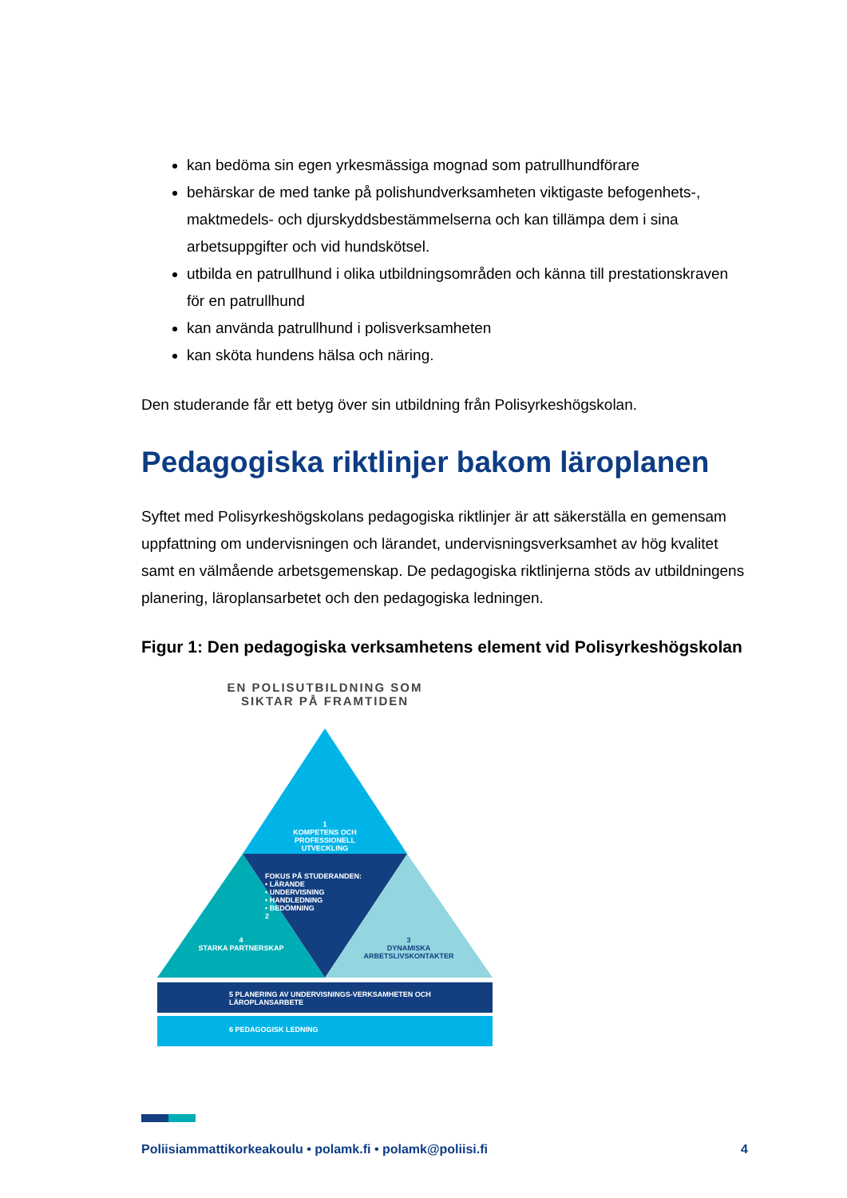kan bedöma sin egen yrkesmässiga mognad som patrullhundförare
behärskar de med tanke på polishundverksamheten viktigaste befogenhets-, maktmedels- och djurskyddsbestämmelserna och kan tillämpa dem i sina arbetsuppgifter och vid hundskötsel.
utbilda en patrullhund i olika utbildningsområden och känna till prestationskraven för en patrullhund
kan använda patrullhund i polisverksamheten
kan sköta hundens hälsa och näring.
Den studerande får ett betyg över sin utbildning från Polisyrkeshögskolan.
Pedagogiska riktlinjer bakom läroplanen
Syftet med Polisyrkeshögskolans pedagogiska riktlinjer är att säkerställa en gemensam uppfattning om undervisningen och lärandet, undervisningsverksamhet av hög kvalitet samt en välmående arbetsgemenskap. De pedagogiska riktlinjerna stöds av utbildningens planering, läroplansarbetet och den pedagogiska ledningen.
Figur 1: Den pedagogiska verksamhetens element vid Polisyrkeshögskolan
EN POLISUTBILDNING SOM SIKTAR PÅ FRAMTIDEN
1
KOMPETENS OCH PROFESSIONELL UTVECKLING
FOKUS PÅ STUDERANDEN:
• LÄRANDE
• UNDERVISNING
• HANDLEDNING
• BEDÖMNING
2
4
STARKA PARTNERSKAP
3
DYNAMISKA ARBETSLIVSKONTAKTER
5 PLANERING AV UNDERVISNINGS-VERKSAMHETEN OCH LÄROPLANSARBETE
6 PEDAGOGISK LEDNING
Poliisiammattikorkeakoulu • polamk.fi • polamk@poliisi.fi 4